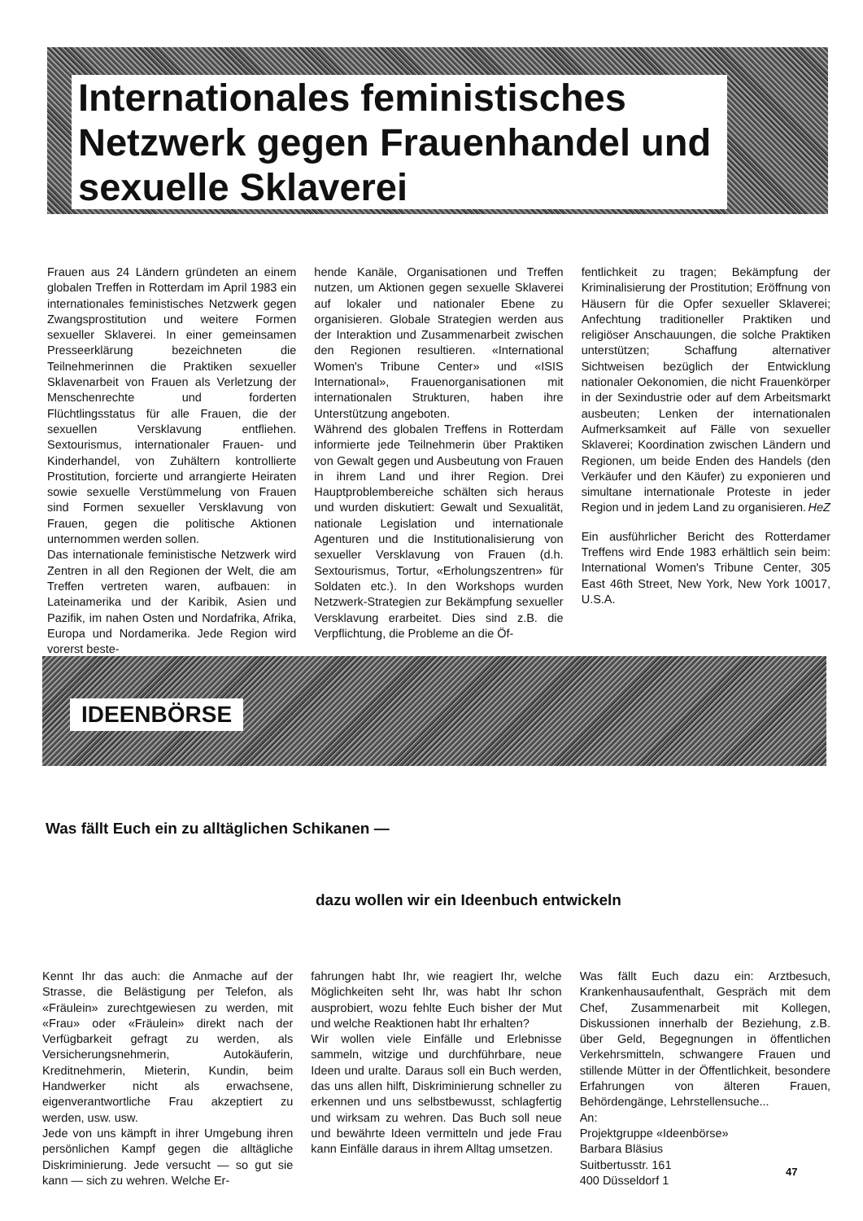Internationales feministisches Netzwerk gegen Frauenhandel und sexuelle Sklaverei
Frauen aus 24 Ländern gründeten an einem globalen Treffen in Rotterdam im April 1983 ein internationales feministisches Netzwerk gegen Zwangsprostitution und weitere Formen sexueller Sklaverei. In einer gemeinsamen Presseerklärung bezeichneten die Teilnehmerinnen die Praktiken sexueller Sklavenarbeit von Frauen als Verletzung der Menschenrechte und forderten Flüchtlingsstatus für alle Frauen, die der sexuellen Versklavung entfliehen. Sextourismus, internationaler Frauen- und Kinderhandel, von Zuhältern kontrollierte Prostitution, forcierte und arrangierte Heiraten sowie sexuelle Verstümmelung von Frauen sind Formen sexueller Versklavung von Frauen, gegen die politische Aktionen unternommen werden sollen.
Das internationale feministische Netzwerk wird Zentren in all den Regionen der Welt, die am Treffen vertreten waren, aufbauen: in Lateinamerika und der Karibik, Asien und Pazifik, im nahen Osten und Nordafrika, Afrika, Europa und Nordamerika. Jede Region wird vorerst beste-
hende Kanäle, Organisationen und Treffen nutzen, um Aktionen gegen sexuelle Sklaverei auf lokaler und nationaler Ebene zu organisieren. Globale Strategien werden aus der Interaktion und Zusammenarbeit zwischen den Regionen resultieren. «International Women's Tribune Center» und «ISIS International», Frauenorganisationen mit internationalen Strukturen, haben ihre Unterstützung angeboten.
Während des globalen Treffens in Rotterdam informierte jede Teilnehmerin über Praktiken von Gewalt gegen und Ausbeutung von Frauen in ihrem Land und ihrer Region. Drei Hauptproblembereiche schälten sich heraus und wurden diskutiert: Gewalt und Sexualität, nationale Legislation und internationale Agenturen und die Institutionalisierung von sexueller Versklavung von Frauen (d.h. Sextourismus, Tortur, «Erholungszentren» für Soldaten etc.). In den Workshops wurden Netzwerk-Strategien zur Bekämpfung sexueller Versklavung erarbeitet. Dies sind z.B. die Verpflichtung, die Probleme an die Öf-
fentlichkeit zu tragen; Bekämpfung der Kriminalisierung der Prostitution; Eröffnung von Häusern für die Opfer sexueller Sklaverei; Anfechtung traditioneller Praktiken und religiöser Anschauungen, die solche Praktiken unterstützen; Schaffung alternativer Sichtweisen bezüglich der Entwicklung nationaler Oekonomien, die nicht Frauenkörper in der Sexindustrie oder auf dem Arbeitsmarkt ausbeuten; Lenken der internationalen Aufmerksamkeit auf Fälle von sexueller Sklaverei; Koordination zwischen Ländern und Regionen, um beide Enden des Handels (den Verkäufer und den Käufer) zu exponieren und simultane internationale Proteste in jeder Region und in jedem Land zu organisieren. HeZ
Ein ausführlicher Bericht des Rotterdamer Treffens wird Ende 1983 erhältlich sein beim: International Women's Tribune Center, 305 East 46th Street, New York, New York 10017, U.S.A.
IDEENBÖRSE
Was fällt Euch ein zu alltäglichen Schikanen —
dazu wollen wir ein Ideenbuch entwickeln
Kennt Ihr das auch: die Anmache auf der Strasse, die Belästigung per Telefon, als «Fräulein» zurechtgewiesen zu werden, mit «Frau» oder «Fräulein» direkt nach der Verfügbarkeit gefragt zu werden, als Versicherungsnehmerin, Autokäuferin, Kreditnehmerin, Mieterin, Kundin, beim Handwerker nicht als erwachsene, eigenverantwortliche Frau akzeptiert zu werden, usw. usw.
Jede von uns kämpft in ihrer Umgebung ihren persönlichen Kampf gegen die alltägliche Diskriminierung. Jede versucht — so gut sie kann — sich zu wehren. Welche Er-
fahrungen habt Ihr, wie reagiert Ihr, welche Möglichkeiten seht Ihr, was habt Ihr schon ausprobiert, wozu fehlte Euch bisher der Mut und welche Reaktionen habt Ihr erhalten?
Wir wollen viele Einfälle und Erlebnisse sammeln, witzige und durchführbare, neue Ideen und uralte. Daraus soll ein Buch werden, das uns allen hilft, Diskriminierung schneller zu erkennen und uns selbstbewusst, schlagfertig und wirksam zu wehren. Das Buch soll neue und bewährte Ideen vermitteln und jede Frau kann Einfälle daraus in ihrem Alltag umsetzen.
Was fällt Euch dazu ein: Arztbesuch, Krankenhausaufenthalt, Gespräch mit dem Chef, Zusammenarbeit mit Kollegen, Diskussionen innerhalb der Beziehung, z.B. über Geld, Begegnungen in öffentlichen Verkehrsmitteln, schwangere Frauen und stillende Mütter in der Öffentlichkeit, besondere Erfahrungen von älteren Frauen, Behördengänge, Lehrstellensuche...
An:
Projektgruppe «Ideenbörse»
Barbara Bläsius
Suitbertusstr. 161
400 Düsseldorf 1
47